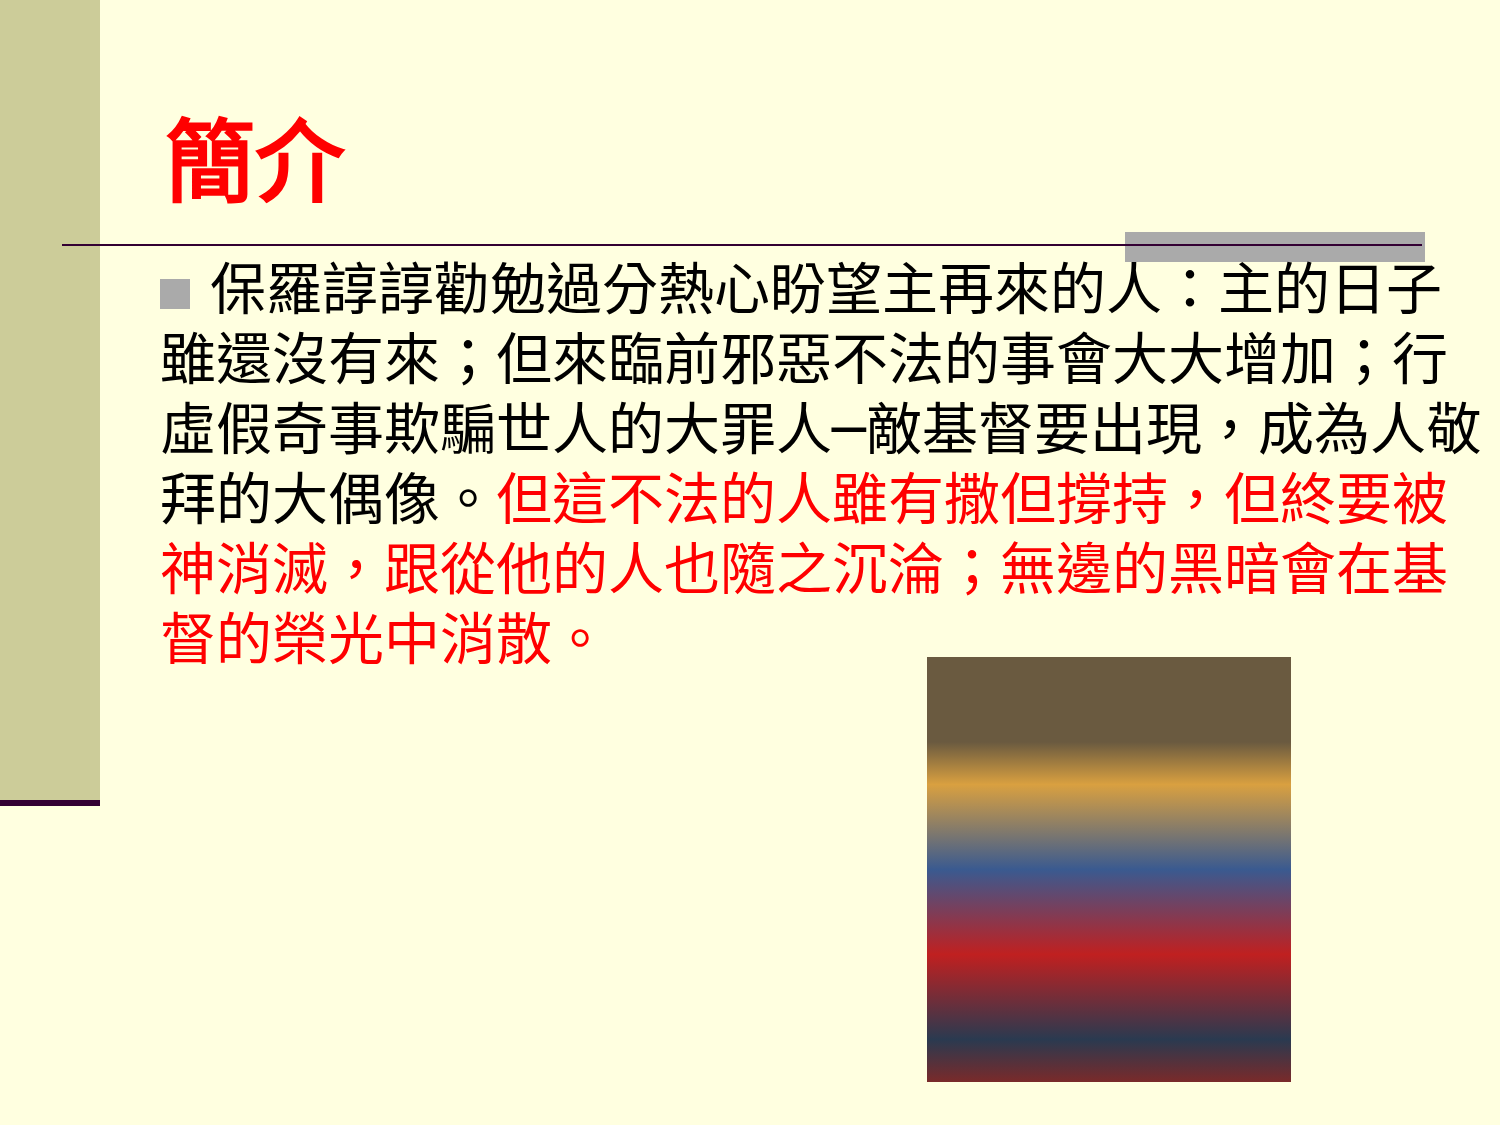簡介
保羅諄諄勸勉過分熱心盼望主再來的人：主的日子雖還沒有來；但來臨前邪惡不法的事會大大增加；行虛假奇事欺騙世人的大罪人─敵基督要出現，成為人敬拜的大偶像。但這不法的人雖有撒但撐持，但終要被神消滅，跟從他的人也隨之沉淪；無邊的黑暗會在基督的榮光中消散。